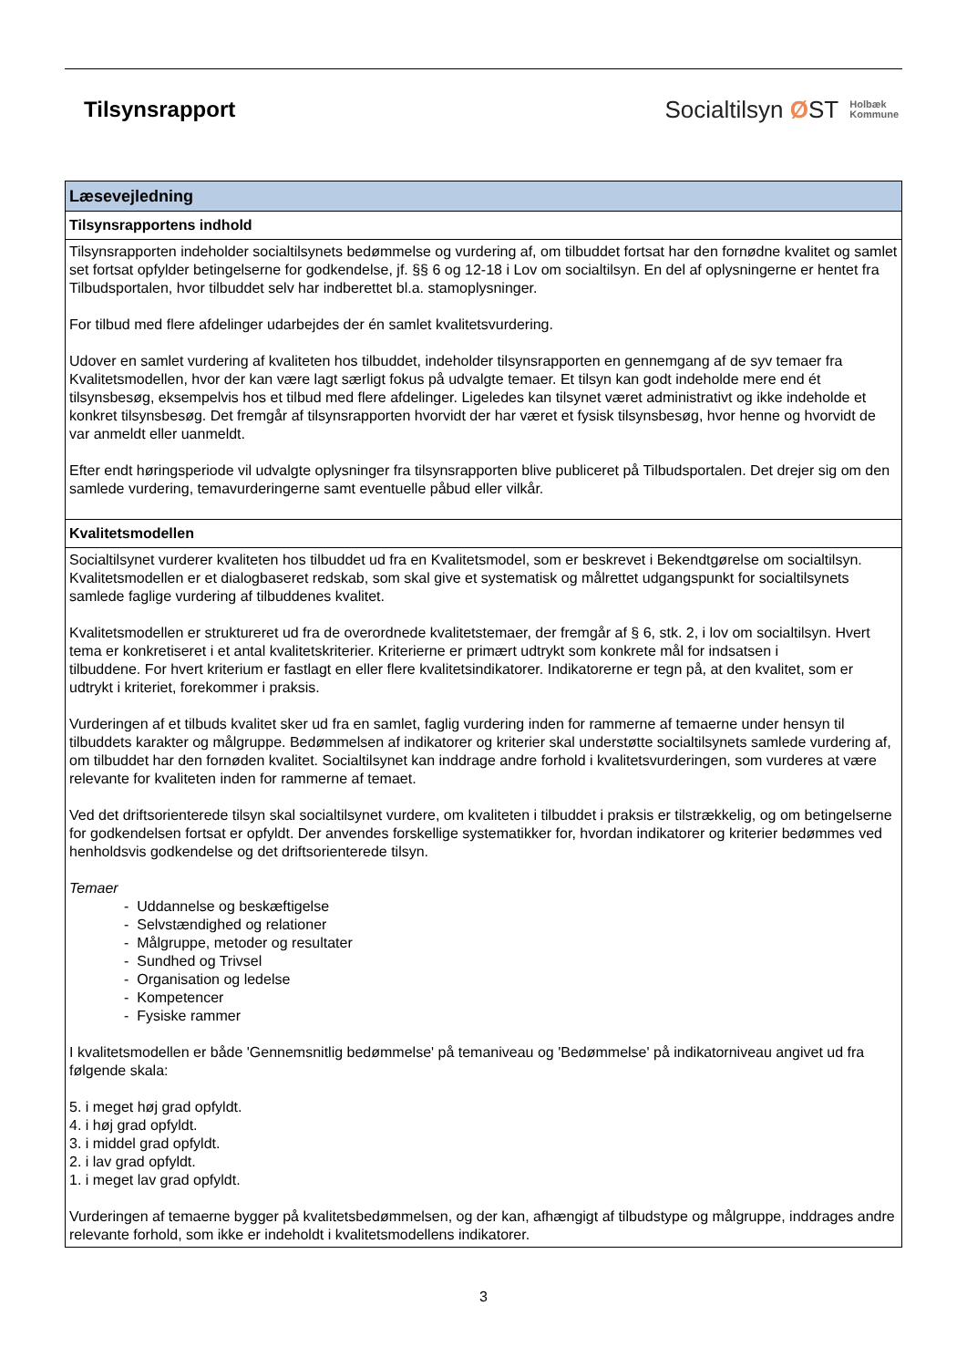Tilsynsrapport
Socialtilsyn ØST Holbæk
Kommune
| Læsevejledning |
| --- |
| Tilsynsrapportens indhold |
| Tilsynsrapporten indeholder socialtilsynets bedømmelse og vurdering af, om tilbuddet fortsat har den fornødne kvalitet og samlet set fortsat opfylder betingelserne for godkendelse, jf. §§ 6 og 12-18 i Lov om socialtilsyn. En del af oplysningerne er hentet fra Tilbudsportalen, hvor tilbuddet selv har indberettet bl.a. stamoplysninger. For tilbud med flere afdelinger udarbejdes der én samlet kvalitetsvurdering. Udover en samlet vurdering af kvaliteten hos tilbuddet, indeholder tilsynsrapporten en gennemgang af de syv temaer fra Kvalitetsmodellen, hvor der kan være lagt særligt fokus på udvalgte temaer. Et tilsyn kan godt indeholde mere end ét tilsynsbesøg, eksempelvis hos et tilbud med flere afdelinger. Ligeledes kan tilsynet været administrativt og ikke indeholde et konkret tilsynsbesøg. Det fremgår af tilsynsrapporten hvorvidt der har været et fysisk tilsynsbesøg, hvor henne og hvorvidt de var anmeldt eller uanmeldt. Efter endt høringsperiode vil udvalgte oplysninger fra tilsynsrapporten blive publiceret på Tilbudsportalen. Det drejer sig om den samlede vurdering, temavurderingerne samt eventuelle påbud eller vilkår. |
| Kvalitetsmodellen |
| Socialtilsynet vurderer kvaliteten hos tilbuddet ud fra en Kvalitetsmodel, som er beskrevet i Bekendtgørelse om socialtilsyn. Kvalitetsmodellen er et dialogbaseret redskab, som skal give et systematisk og målrettet udgangspunkt for socialtilsynets samlede faglige vurdering af tilbuddenes kvalitet. Kvalitetsmodellen er struktureret ud fra de overordnede kvalitetstemaer, der fremgår af § 6, stk. 2, i lov om socialtilsyn. Hvert tema er konkretiseret i et antal kvalitetskriterier. Kriterierne er primært udtrykt som konkrete mål for indsatsen i tilbuddene. For hvert kriterium er fastlagt en eller flere kvalitetsindikatorer. Indikatorerne er tegn på, at den kvalitet, som er udtrykt i kriteriet, forekommer i praksis. Vurderingen af et tilbuds kvalitet sker ud fra en samlet, faglig vurdering inden for rammerne af temaerne under hensyn til tilbuddets karakter og målgruppe. Bedømmelsen af indikatorer og kriterier skal understøtte socialtilsynets samlede vurdering af, om tilbuddet har den fornøden kvalitet. Socialtilsynet kan inddrage andre forhold i kvalitetsvurderingen, som vurderes at være relevante for kvaliteten inden for rammerne af temaet. Ved det driftsorienterede tilsyn skal socialtilsynet vurdere, om kvaliteten i tilbuddet i praksis er tilstrækkelig, og om betingelserne for godkendelsen fortsat er opfyldt. Der anvendes forskellige systematikker for, hvordan indikatorer og kriterier bedømmes ved henholdsvis godkendelse og det driftsorienterede tilsyn. Temaer - Uddannelse og beskæftigelse - Selvstændighed og relationer - Målgruppe, metoder og resultater - Sundhed og Trivsel - Organisation og ledelse - Kompetencer - Fysiske rammer I kvalitetsmodellen er både 'Gennemsnitlig bedømmelse' på temaniveau og 'Bedømmelse' på indikatorniveau angivet ud fra følgende skala: 5. i meget høj grad opfyldt. 4. i høj grad opfyldt. 3. i middel grad opfyldt. 2. i lav grad opfyldt. 1. i meget lav grad opfyldt. Vurderingen af temaerne bygger på kvalitetsbedømmelsen, og der kan, afhængigt af tilbudstype og målgruppe, inddrages andre relevante forhold, som ikke er indeholdt i kvalitetsmodellens indikatorer. |
3